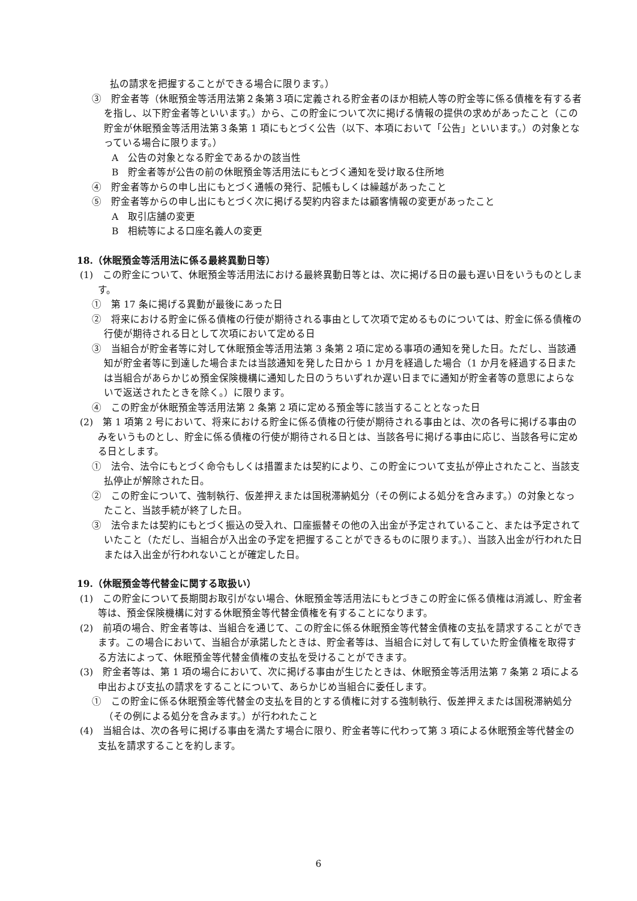払の請求を把握することができる場合に限ります。）
③　貯金者等（休眠預金等活用法第２条第３項に定義される貯金者のほか相続人等の貯金等に係る債権を有する者を指し、以下貯金者等といいます。）から、この貯金について次に掲げる情報の提供の求めがあったこと（この貯金が休眠預金等活用法第３条第 1 項にもとづく公告（以下、本項において「公告」といいます。）の対象となっている場合に限ります。）
A　公告の対象となる貯金であるかの該当性
B　貯金者等が公告の前の休眠預金等活用法にもとづく通知を受け取る住所地
④　貯金者等からの申し出にもとづく通帳の発行、記帳もしくは繰越があったこと
⑤　貯金者等からの申し出にもとづく次に掲げる契約内容または顧客情報の変更があったこと
A　取引店舗の変更
B　相続等による口座名義人の変更
18.（休眠預金等活用法に係る最終異動日等）
(1)　この貯金について、休眠預金等活用法における最終異動日等とは、次に掲げる日の最も遅い日をいうものとします。
①　第 17 条に掲げる異動が最後にあった日
②　将来における貯金に係る債権の行使が期待される事由として次項で定めるものについては、貯金に係る債権の行使が期待される日として次項において定める日
③　当組合が貯金者等に対して休眠預金等活用法第 3 条第 2 項に定める事項の通知を発した日。ただし、当該通知が貯金者等に到達した場合または当該通知を発した日から 1 か月を経過した場合（1 か月を経過する日または当組合があらかじめ預金保険機構に通知した日のうちいずれか遅い日までに通知が貯金者等の意思によらないで返送されたときを除く。）に限ります。
④　この貯金が休眠預金等活用法第 2 条第 2 項に定める預金等に該当することとなった日
(2)　第 1 項第 2 号において、将来における貯金に係る債権の行使が期待される事由とは、次の各号に掲げる事由のみをいうものとし、貯金に係る債権の行使が期待される日とは、当該各号に掲げる事由に応じ、当該各号に定める日とします。
①　法令、法令にもとづく命令もしくは措置または契約により、この貯金について支払が停止されたこと、当該支払停止が解除された日。
②　この貯金について、強制執行、仮差押えまたは国税滞納処分（その例による処分を含みます。）の対象となったこと、当該手続が終了した日。
③　法令または契約にもとづく振込の受入れ、口座振替その他の入出金が予定されていること、または予定されていたこと（ただし、当組合が入出金の予定を把握することができるものに限ります。）、当該入出金が行われた日または入出金が行われないことが確定した日。
19.（休眠預金等代替金に関する取扱い）
(1)　この貯金について長期間お取引がない場合、休眠預金等活用法にもとづきこの貯金に係る債権は消滅し、貯金者等は、預金保険機構に対する休眠預金等代替金債権を有することになります。
(2)　前項の場合、貯金者等は、当組合を通じて、この貯金に係る休眠預金等代替金債権の支払を請求することができます。この場合において、当組合が承諾したときは、貯金者等は、当組合に対して有していた貯金債権を取得する方法によって、休眠預金等代替金債権の支払を受けることができます。
(3)　貯金者等は、第 1 項の場合において、次に掲げる事由が生じたときは、休眠預金等活用法第 7 条第 2 項による申出および支払の請求をすることについて、あらかじめ当組合に委任します。
①　この貯金に係る休眠預金等代替金の支払を目的とする債権に対する強制執行、仮差押えまたは国税滞納処分（その例による処分を含みます。）が行われたこと
(4)　当組合は、次の各号に掲げる事由を満たす場合に限り、貯金者等に代わって第 3 項による休眠預金等代替金の支払を請求することを約します。
6